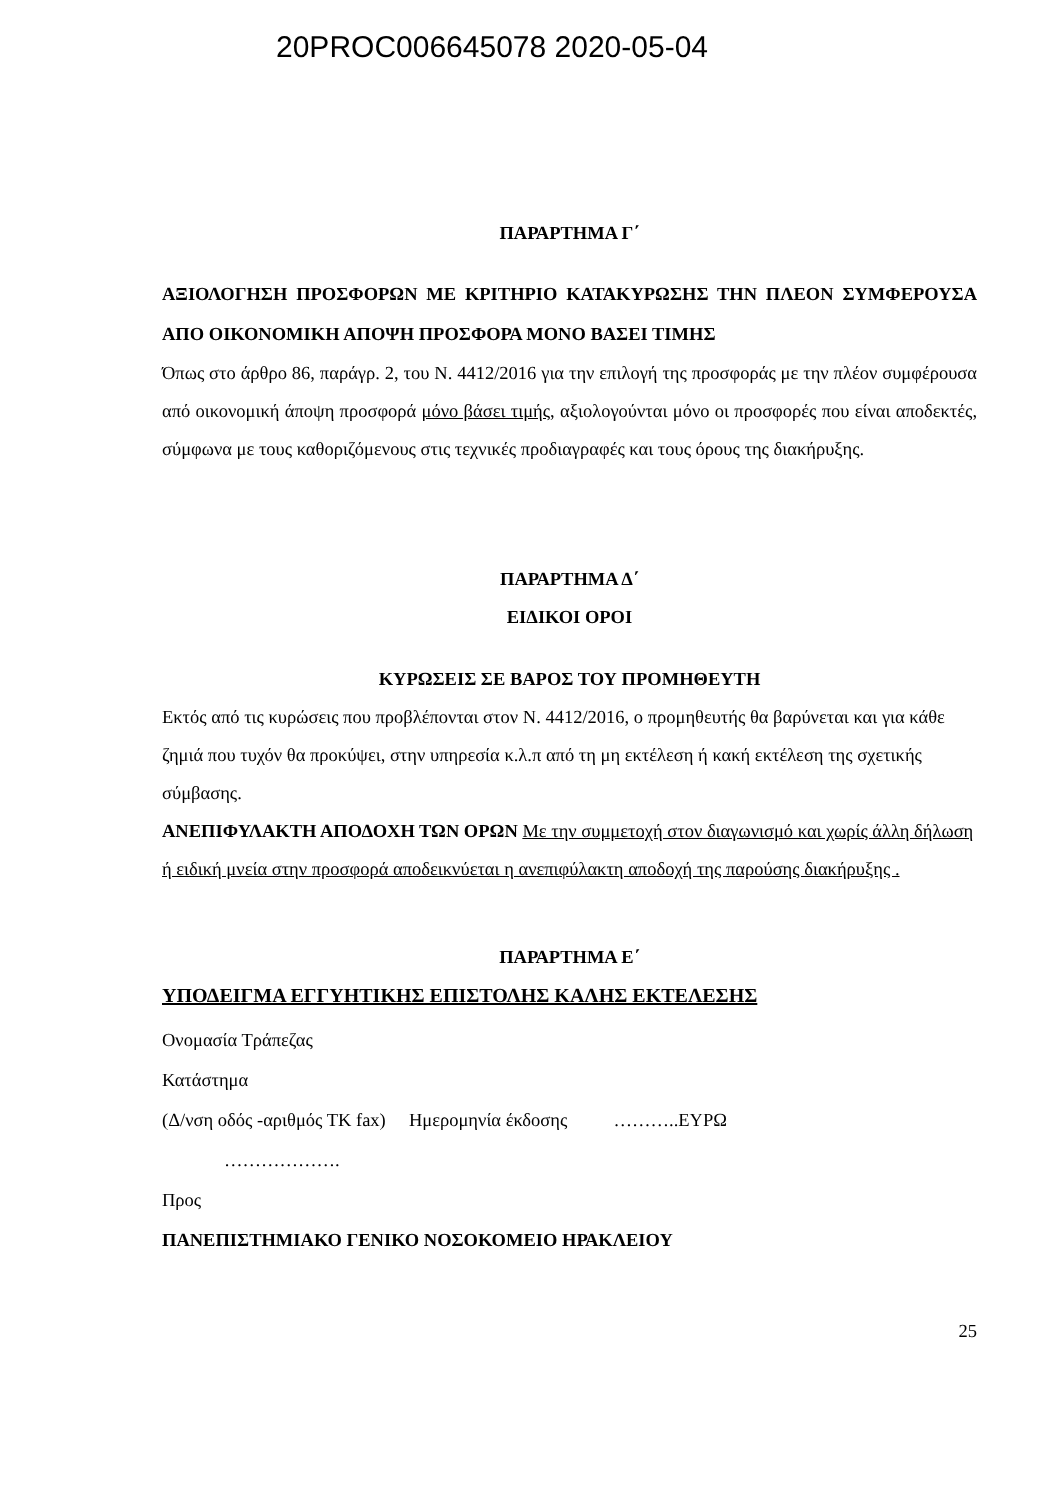20PROC006645078 2020-05-04
ΠΑΡΑΡΤΗΜΑ Γ΄
ΑΞΙΟΛΟΓΗΣΗ ΠΡΟΣΦΟΡΩΝ ΜΕ ΚΡΙΤΗΡΙΟ ΚΑΤΑΚΥΡΩΣΗΣ ΤΗΝ ΠΛΕΟΝ ΣΥΜΦΕΡΟΥΣΑ ΑΠΟ ΟΙΚΟΝΟΜΙΚΗ ΑΠΟΨΗ ΠΡΟΣΦΟΡΑ ΜΟΝΟ ΒΑΣΕΙ ΤΙΜΗΣ
Όπως στο άρθρο 86, παράγρ. 2, του Ν. 4412/2016 για την επιλογή της προσφοράς με την πλέον συμφέρουσα από οικονομική άποψη προσφορά μόνο βάσει τιμής, αξιολογούνται μόνο οι προσφορές που είναι αποδεκτές, σύμφωνα με τους καθοριζόμενους στις τεχνικές προδιαγραφές και τους όρους της διακήρυξης.
ΠΑΡΑΡΤΗΜΑ Δ΄
ΕΙΔΙΚΟΙ ΟΡΟΙ
ΚΥΡΩΣΕΙΣ ΣΕ ΒΑΡΟΣ ΤΟΥ ΠΡΟΜΗΘΕΥΤΗ
Εκτός από τις κυρώσεις που προβλέπονται στον Ν. 4412/2016, ο προμηθευτής θα βαρύνεται και για κάθε ζημιά που τυχόν θα προκύψει, στην υπηρεσία κ.λ.π από τη μη εκτέλεση ή κακή εκτέλεση της σχετικής σύμβασης.
ΑΝΕΠΙΦΥΛΑΚΤΗ ΑΠΟΔΟΧΗ ΤΩΝ ΟΡΩΝ Με την συμμετοχή στον διαγωνισμό και χωρίς άλλη δήλωση ή ειδική μνεία στην προσφορά αποδεικνύεται η ανεπιφύλακτη αποδοχή της παρούσης διακήρυξης .
ΠΑΡΑΡΤΗΜΑ Ε΄
ΥΠΟΔΕΙΓΜΑ ΕΓΓΥΗΤΙΚΗΣ ΕΠΙΣΤΟΛΗΣ ΚΑΛΗΣ ΕΚΤΕΛΕΣΗΣ
Ονομασία Τράπεζας
Κατάστημα
(Δ/νση οδός -αριθμός ΤΚ fax) Ημερομηνία έκδοσης ………..ΕΥΡΩ
……………….
Προς
ΠΑΝΕΠΙΣΤΗΜΙΑΚΟ ΓΕΝΙΚΟ ΝΟΣΟΚΟΜΕΙΟ ΗΡΑΚΛΕΙΟΥ
25